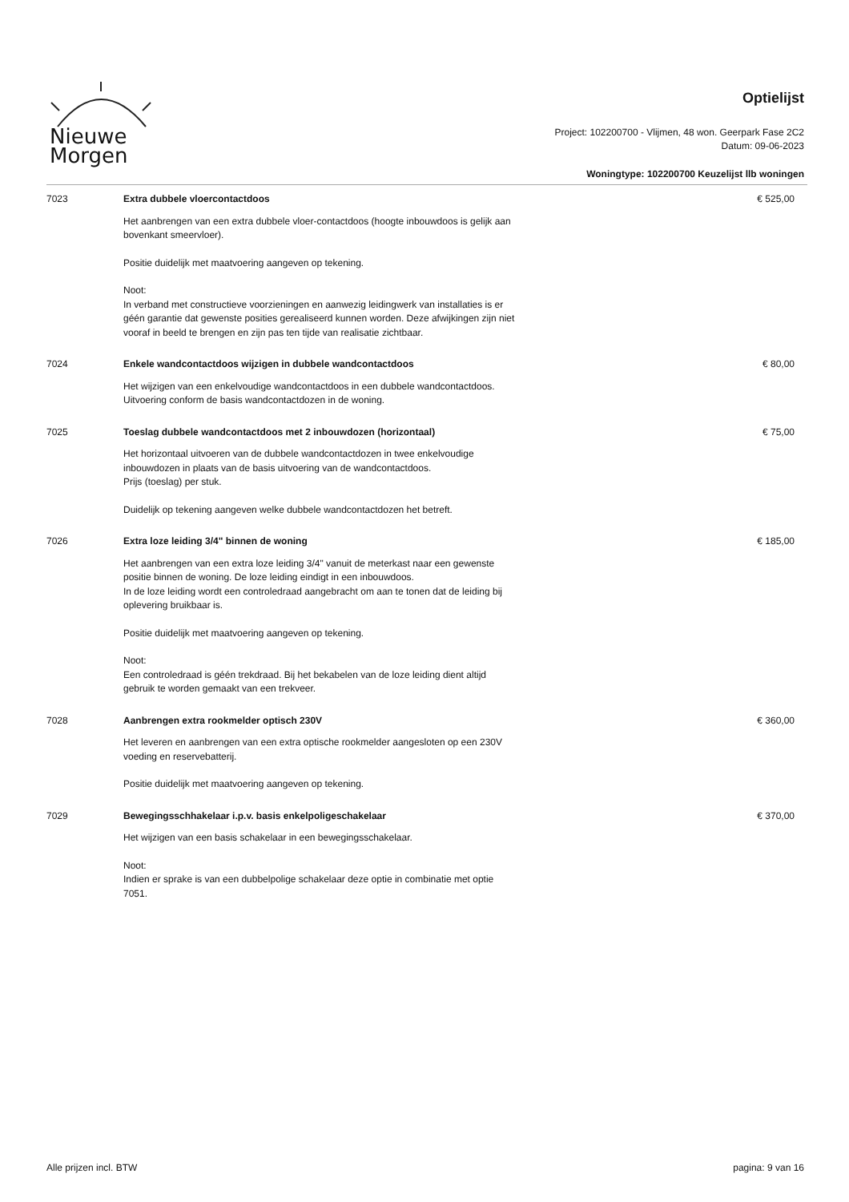Nieuwe
Morgen
Optielijst
Project: 102200700 - Vlijmen, 48 won. Geerpark Fase 2C2
Datum: 09-06-2023
Woningtype: 102200700 Keuzelijst llb woningen
| 7023 | Extra dubbele vloercontactdoos | € 525,00 |
| | Het aanbrengen van een extra dubbele vloer-contactdoos (hoogte inbouwdoos is gelijk aan bovenkant smeervloer). Positie duidelijk met maatvoering aangeven op tekening. Noot: In verband met constructieve voorzieningen en aanwezig leidingwerk van installaties is er géén garantie dat gewenste posities gerealiseerd kunnen worden. Deze afwijkingen zijn niet vooraf in beeld te brengen en zijn pas ten tijde van realisatie zichtbaar. | |
| 7024 | Enkele wandcontactdoos wijzigen in dubbele wandcontactdoos | € 80,00 |
| | Het wijzigen van een enkelvoudige wandcontactdoos in een dubbele wandcontactdoos. Uitvoering conform de basis wandcontactdozen in de woning. | |
| 7025 | Toeslag dubbele wandcontactdoos met 2 inbouwdozen (horizontaal) | € 75,00 |
| | Het horizontaal uitvoeren van de dubbele wandcontactdozen in twee enkelvoudige inbouwdozen in plaats van de basis uitvoering van de wandcontactdoos. Prijs (toeslag) per stuk. Duidelijk op tekening aangeven welke dubbele wandcontactdozen het betreft. | |
| 7026 | Extra loze leiding 3/4" binnen de woning | € 185,00 |
| | Het aanbrengen van een extra loze leiding 3/4" vanuit de meterkast naar een gewenste positie binnen de woning. De loze leiding eindigt in een inbouwdoos. In de loze leiding wordt een controledraad aangebracht om aan te tonen dat de leiding bij oplevering bruikbaar is. Positie duidelijk met maatvoering aangeven op tekening. Noot: Een controledraad is géén trekdraad. Bij het bekabelen van de loze leiding dient altijd gebruik te worden gemaakt van een trekveer. | |
| 7028 | Aanbrengen extra rookmelder optisch 230V | € 360,00 |
| | Het leveren en aanbrengen van een extra optische rookmelder aangesloten op een 230V voeding en reservebatterij. Positie duidelijk met maatvoering aangeven op tekening. | |
| 7029 | Bewegingsschhakelaar i.p.v. basis enkelpoligeschakelaar | € 370,00 |
| | Het wijzigen van een basis schakelaar in een bewegingsschakelaar. Noot: Indien er sprake is van een dubbelpolige schakelaar deze optie in combinatie met optie 7051. | |
Alle prijzen incl. BTW pagina: 9 van 16